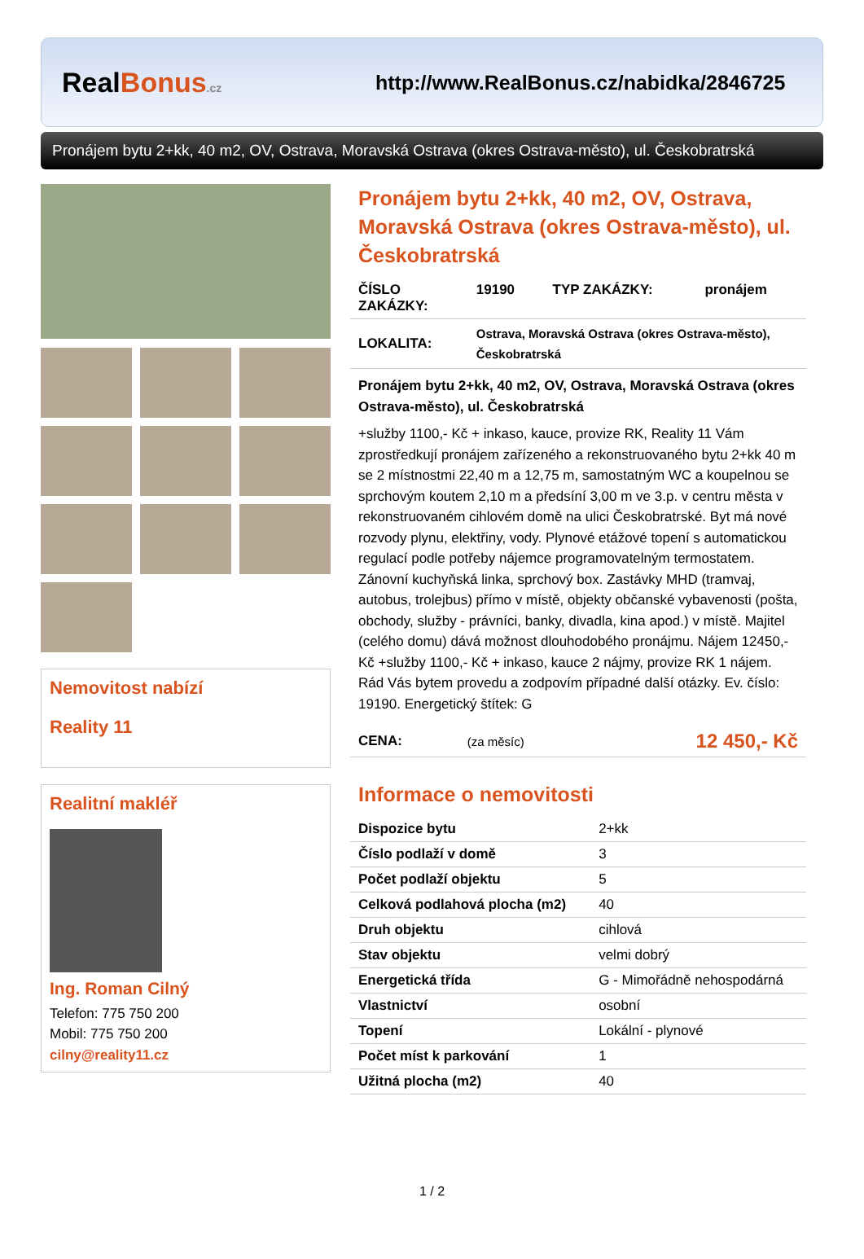RealBonus.cz
http://www.RealBonus.cz/nabidka/2846725
Pronájem bytu 2+kk, 40 m2, OV, Ostrava, Moravská Ostrava (okres Ostrava-město), ul. Českobratrská
Nemovitost nabízí
Reality 11
Realitní makléř
Ing. Roman Cilný
Telefon: 775 750 200
Mobil: 775 750 200
cilny@reality11.cz
Pronájem bytu 2+kk, 40 m2, OV, Ostrava, Moravská Ostrava (okres Ostrava-město), ul. Českobratrská
| ČÍSLO ZAKÁZKY: | 19190 | TYP ZAKÁZKY: | pronájem |
| LOKALITA: | Ostrava, Moravská Ostrava (okres Ostrava-město), Českobratrská | | |
Pronájem bytu 2+kk, 40 m2, OV, Ostrava, Moravská Ostrava (okres Ostrava-město), ul. Českobratrská
+služby 1100,- Kč + inkaso, kauce, provize RK, Reality 11 Vám zprostředkují pronájem zařízeného a rekonstruovaného bytu 2+kk 40 m se 2 místnostmi 22,40 m a 12,75 m, samostatným WC a koupelnou se sprchovým koutem 2,10 m a předsíní 3,00 m ve 3.p. v centru města v rekonstruovaném cihlovém domě na ulici Českobratrské. Byt má nové rozvody plynu, elektřiny, vody. Plynové etážové topení s automatickou regulací podle potřeby nájemce programovatelným termostatem. Zánovní kuchyňská linka, sprchový box. Zastávky MHD (tramvaj, autobus, trolejbus) přímo v místě, objekty občanské vybavenosti (pošta, obchody, služby - právníci, banky, divadla, kina apod.) v místě. Majitel (celého domu) dává možnost dlouhodobého pronájmu. Nájem 12450,- Kč +služby 1100,- Kč + inkaso, kauce 2 nájmy, provize RK 1 nájem. Rád Vás bytem provedu a zodpovím případné další otázky. Ev. číslo: 19190. Energetický štítek: G
| CENA: | (za měsíc) | 12 450,- Kč |
Informace o nemovitosti
| Dispozice bytu | 2+kk |
| Číslo podlaží v domě | 3 |
| Počet podlaží objektu | 5 |
| Celková podlahová plocha (m2) | 40 |
| Druh objektu | cihlová |
| Stav objektu | velmi dobrý |
| Energetická třída | G - Mimořádně nehospodárná |
| Vlastnictví | osobní |
| Topení | Lokální - plynové |
| Počet míst k parkování | 1 |
| Užitná plocha (m2) | 40 |
1 / 2